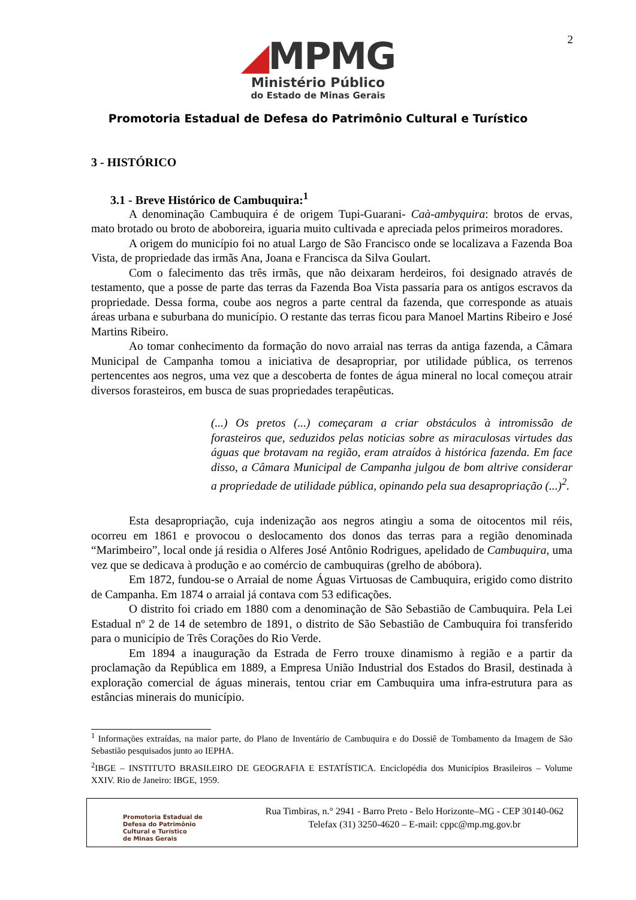2
◢MPMG
Ministério Público
do Estado de Minas Gerais
Promotoria Estadual de Defesa do Patrimônio Cultural e Turístico
3 - HISTÓRICO
3.1 - Breve Histórico de Cambuquira:<sup>1</sup>
A denominação Cambuquira é de origem Tupi-Guarani- Caà-ambyquira: brotos de ervas, mato brotado ou broto de aboboreira, iguaria muito cultivada e apreciada pelos primeiros moradores.
A origem do município foi no atual Largo de São Francisco onde se localizava a Fazenda Boa Vista, de propriedade das irmãs Ana, Joana e Francisca da Silva Goulart.
Com o falecimento das três irmãs, que não deixaram herdeiros, foi designado através de testamento, que a posse de parte das terras da Fazenda Boa Vista passaria para os antigos escravos da propriedade. Dessa forma, coube aos negros a parte central da fazenda, que corresponde as atuais áreas urbana e suburbana do município. O restante das terras ficou para Manoel Martins Ribeiro e José Martins Ribeiro.
Ao tomar conhecimento da formação do novo arraial nas terras da antiga fazenda, a Câmara Municipal de Campanha tomou a iniciativa de desapropriar, por utilidade pública, os terrenos pertencentes aos negros, uma vez que a descoberta de fontes de água mineral no local começou atrair diversos forasteiros, em busca de suas propriedades terapêuticas.
(...) Os pretos (...) começaram a criar obstáculos à intromissão de forasteiros que, seduzidos pelas noticias sobre as miraculosas virtudes das águas que brotavam na região, eram atraídos à histórica fazenda. Em face disso, a Câmara Municipal de Campanha julgou de bom altrive considerar a propriedade de utilidade pública, opinando pela sua desapropriação (...)<sup>2</sup>.
Esta desapropriação, cuja indenização aos negros atingiu a soma de oitocentos mil réis, ocorreu em 1861 e provocou o deslocamento dos donos das terras para a região denominada “Marimbeiro”, local onde já residia o Alferes José Antônio Rodrigues, apelidado de Cambuquira, uma vez que se dedicava à produção e ao comércio de cambuquiras (grelho de abóbora).
Em 1872, fundou-se o Arraial de nome Águas Virtuosas de Cambuquira, erigido como distrito de Campanha. Em 1874 o arraial já contava com 53 edificações.
O distrito foi criado em 1880 com a denominação de São Sebastião de Cambuquira. Pela Lei Estadual nº 2 de 14 de setembro de 1891, o distrito de São Sebastião de Cambuquira foi transferido para o município de Três Corações do Rio Verde.
Em 1894 a inauguração da Estrada de Ferro trouxe dinamismo à região e a partir da proclamação da República em 1889, a Empresa União Industrial dos Estados do Brasil, destinada à exploração comercial de águas minerais, tentou criar em Cambuquira uma infra-estrutura para as estâncias minerais do município.
<sup>1</sup> Informações extraídas, na maior parte, do Plano de Inventário de Cambuquira e do Dossiê de Tombamento da Imagem de São Sebastião pesquisados junto ao IEPHA.
<sup>2</sup> IBGE – INSTITUTO BRASILEIRO DE GEOGRAFIA E ESTATÍSTICA. Enciclopédia dos Municípios Brasileiros – Volume XXIV. Rio de Janeiro: IBGE, 1959.
Promotoria Estadual de
Defesa do Patrimônio
Cultural e Turístico
de Minas Gerais
Rua Timbiras, n.° 2941 - Barro Preto - Belo Horizonte–MG - CEP 30140-062
Telefax (31) 3250-4620 – E-mail: cppc@mp.mg.gov.br